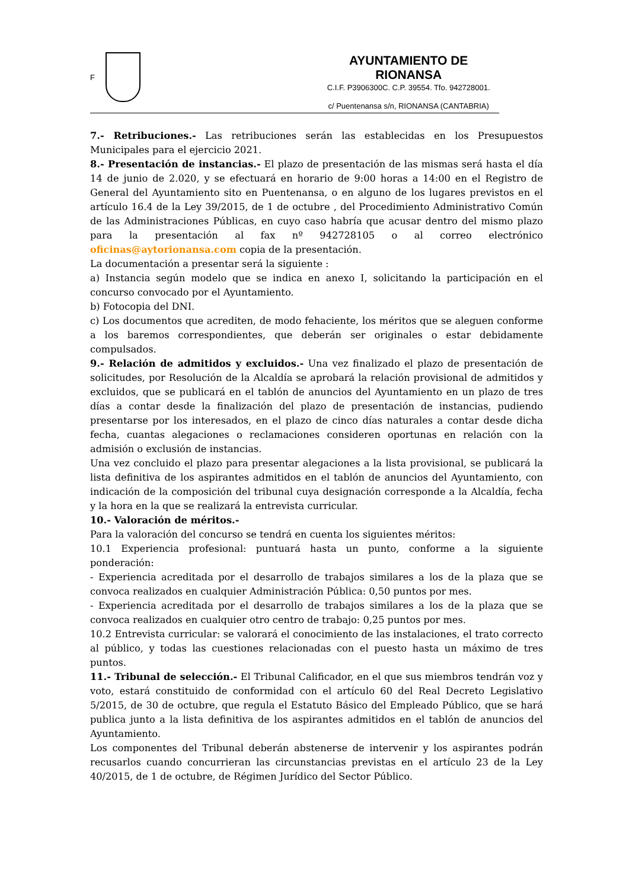F
AYUNTAMIENTO DE RIONANSA
C.I.F. P3906300C. C.P. 39554. Tfo. 942728001.
c/ Puentenansa s/n, RIONANSA (CANTABRIA)
7.- Retribuciones.- Las retribuciones serán las establecidas en los Presupuestos Municipales para el ejercicio 2021.
8.- Presentación de instancias.- El plazo de presentación de las mismas será hasta el día 14 de junio de 2.020, y se efectuará en horario de 9:00 horas a 14:00 en el Registro de General del Ayuntamiento sito en Puentenansa, o en alguno de los lugares previstos en el artículo 16.4 de la Ley 39/2015, de 1 de octubre , del Procedimiento Administrativo Común de las Administraciones Públicas, en cuyo caso habría que acusar dentro del mismo plazo para la presentación al fax nº 942728105 o al correo electrónico oficinas@aytorionansa.com copia de la presentación.
La documentación a presentar será la siguiente :
a) Instancia según modelo que se indica en anexo I, solicitando la participación en el concurso convocado por el Ayuntamiento.
b) Fotocopia del DNI.
c) Los documentos que acrediten, de modo fehaciente, los méritos que se aleguen conforme a los baremos correspondientes, que deberán ser originales o estar debidamente compulsados.
9.- Relación de admitidos y excluidos.- Una vez finalizado el plazo de presentación de solicitudes, por Resolución de la Alcaldía se aprobará la relación provisional de admitidos y excluidos, que se publicará en el tablón de anuncios del Ayuntamiento en un plazo de tres días a contar desde la finalización del plazo de presentación de instancias, pudiendo presentarse por los interesados, en el plazo de cinco días naturales a contar desde dicha fecha, cuantas alegaciones o reclamaciones consideren oportunas en relación con la admisión o exclusión de instancias.
Una vez concluido el plazo para presentar alegaciones a la lista provisional, se publicará la lista definitiva de los aspirantes admitidos en el tablón de anuncios del Ayuntamiento, con indicación de la composición del tribunal cuya designación corresponde a la Alcaldía, fecha y la hora en la que se realizará la entrevista curricular.
10.- Valoración de méritos.-
Para la valoración del concurso se tendrá en cuenta los siguientes méritos:
10.1 Experiencia profesional: puntuará hasta un punto, conforme a la siguiente ponderación:
- Experiencia acreditada por el desarrollo de trabajos similares a los de la plaza que se convoca realizados en cualquier Administración Pública: 0,50 puntos por mes.
- Experiencia acreditada por el desarrollo de trabajos similares a los de la plaza que se convoca realizados en cualquier otro centro de trabajo: 0,25 puntos por mes.
10.2 Entrevista curricular: se valorará el conocimiento de las instalaciones, el trato correcto al público, y todas las cuestiones relacionadas con el puesto hasta un máximo de tres puntos.
11.- Tribunal de selección.- El Tribunal Calificador, en el que sus miembros tendrán voz y voto, estará constituido de conformidad con el artículo 60 del Real Decreto Legislativo 5/2015, de 30 de octubre, que regula el Estatuto Básico del Empleado Público, que se hará publica junto a la lista definitiva de los aspirantes admitidos en el tablón de anuncios del Ayuntamiento.
Los componentes del Tribunal deberán abstenerse de intervenir y los aspirantes podrán recusarlos cuando concurrieran las circunstancias previstas en el artículo 23 de la Ley 40/2015, de 1 de octubre, de Régimen Jurídico del Sector Público.